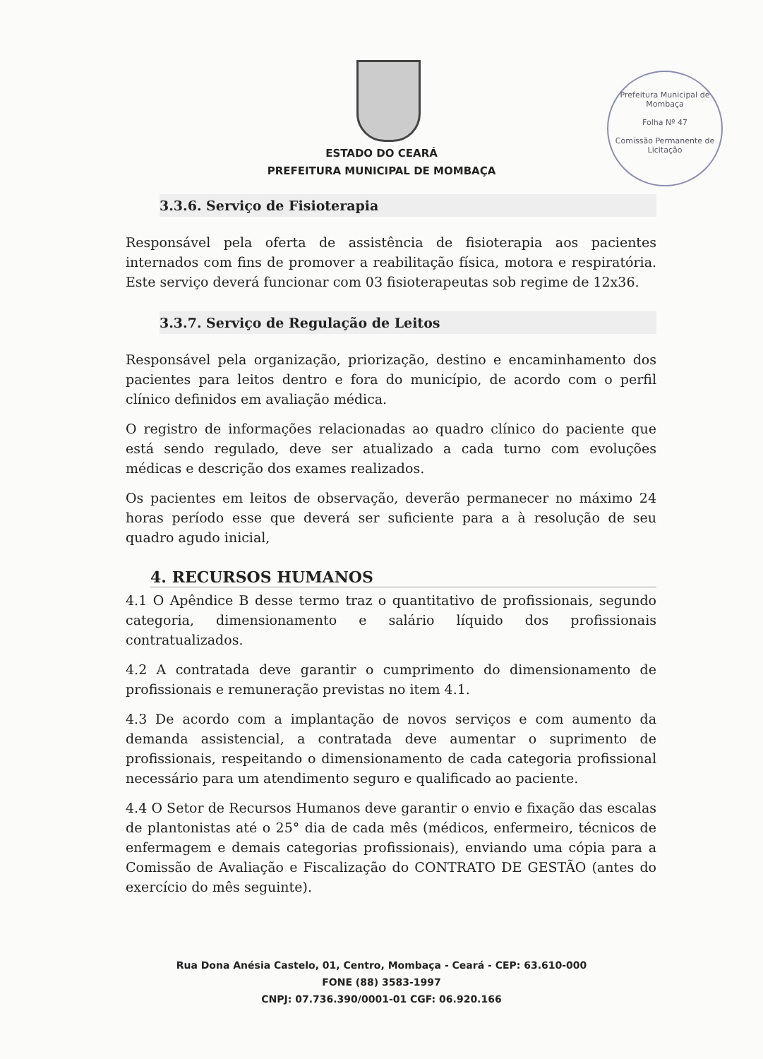Prefeitura Municipal de Mombaça
Folha Nº 47
Comissão Permanente de Licitação
ESTADO DO CEARÁ
PREFEITURA MUNICIPAL DE MOMBAÇA
3.3.6. Serviço de Fisioterapia
Responsável pela oferta de assistência de fisioterapia aos pacientes internados com fins de promover a reabilitação física, motora e respiratória. Este serviço deverá funcionar com 03 fisioterapeutas sob regime de 12x36.
3.3.7. Serviço de Regulação de Leitos
Responsável pela organização, priorização, destino e encaminhamento dos pacientes para leitos dentro e fora do município, de acordo com o perfil clínico definidos em avaliação médica.
O registro de informações relacionadas ao quadro clínico do paciente que está sendo regulado, deve ser atualizado a cada turno com evoluções médicas e descrição dos exames realizados.
Os pacientes em leitos de observação, deverão permanecer no máximo 24 horas período esse que deverá ser suficiente para a à resolução de seu quadro agudo inicial,
4. RECURSOS HUMANOS
4.1 O Apêndice B desse termo traz o quantitativo de profissionais, segundo categoria, dimensionamento e salário líquido dos profissionais contratualizados.
4.2 A contratada deve garantir o cumprimento do dimensionamento de profissionais e remuneração previstas no item 4.1.
4.3 De acordo com a implantação de novos serviços e com aumento da demanda assistencial, a contratada deve aumentar o suprimento de profissionais, respeitando o dimensionamento de cada categoria profissional necessário para um atendimento seguro e qualificado ao paciente.
4.4 O Setor de Recursos Humanos deve garantir o envio e fixação das escalas de plantonistas até o 25° dia de cada mês (médicos, enfermeiro, técnicos de enfermagem e demais categorias profissionais), enviando uma cópia para a Comissão de Avaliação e Fiscalização do CONTRATO DE GESTÃO (antes do exercício do mês seguinte).
Rua Dona Anésia Castelo, 01, Centro, Mombaça - Ceará - CEP: 63.610-000
FONE (88) 3583-1997
CNPJ: 07.736.390/0001-01 CGF: 06.920.166